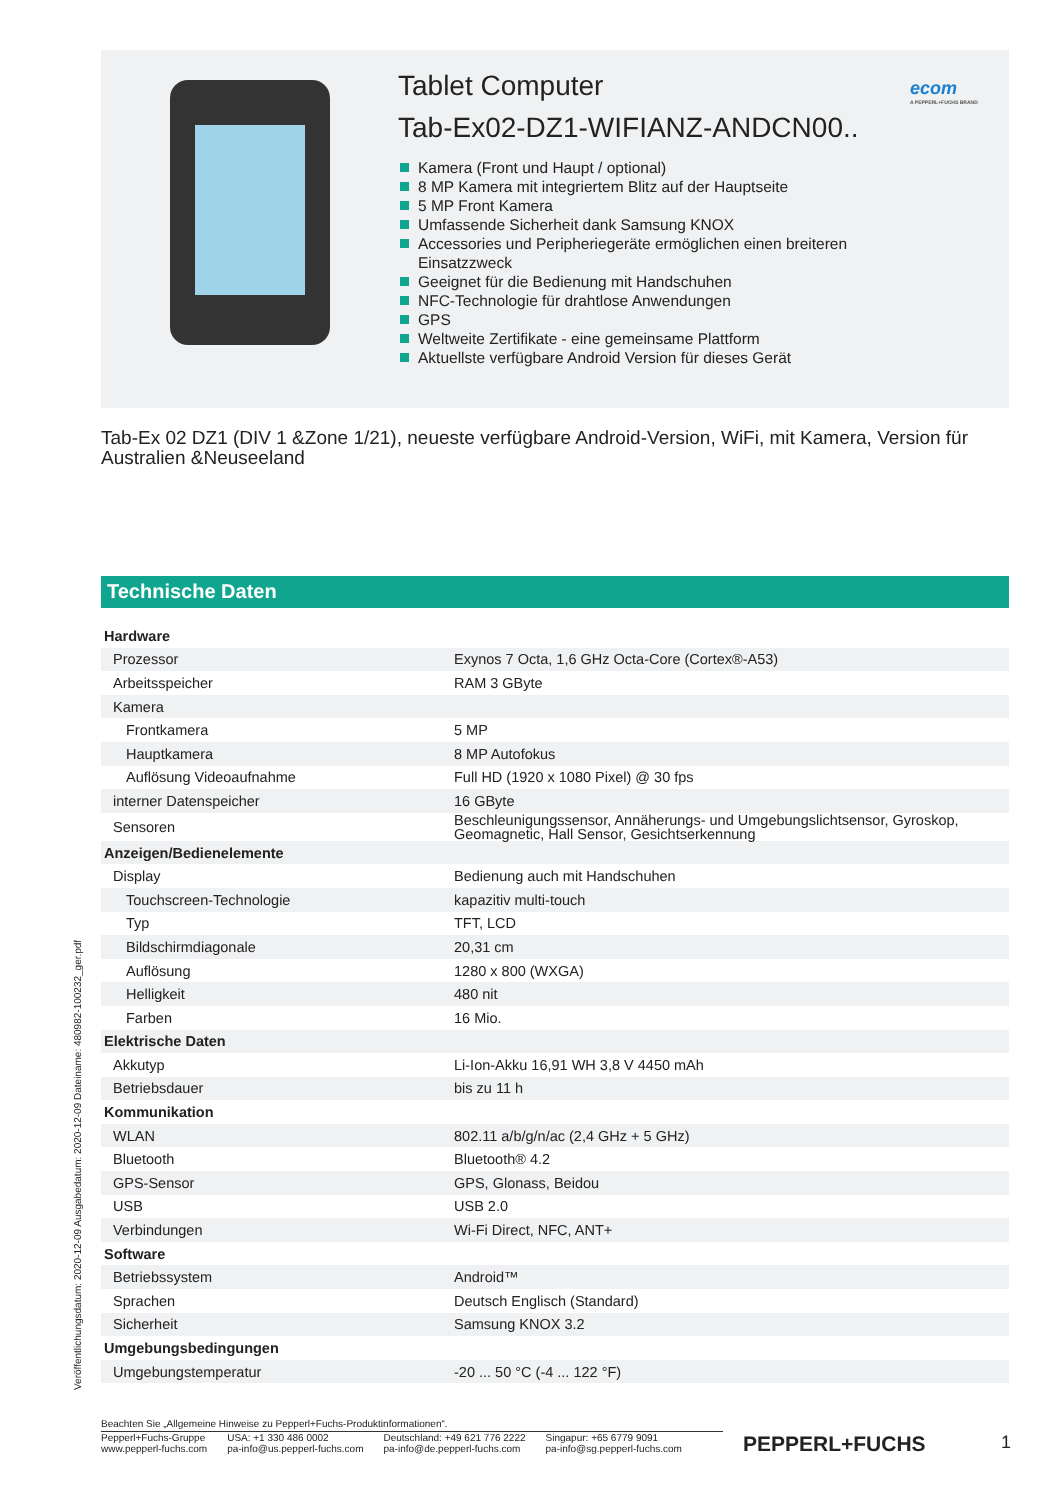ecom
A PEPPERL+FUCHS BRAND
Tablet Computer
Tab-Ex02-DZ1-WIFIANZ-ANDCN00..
Kamera (Front und Haupt / optional)
8 MP Kamera mit integriertem Blitz auf der Hauptseite
5 MP Front Kamera
Umfassende Sicherheit dank Samsung KNOX
Accessories und Peripheriegeräte ermöglichen einen breiteren Einsatzzweck
Geeignet für die Bedienung mit Handschuhen
NFC-Technologie für drahtlose Anwendungen
GPS
Weltweite Zertifikate - eine gemeinsame Plattform
Aktuellste verfügbare Android Version für dieses Gerät
Tab-Ex 02 DZ1 (DIV 1 &Zone 1/21), neueste verfügbare Android-Version, WiFi, mit Kamera, Version für Australien &Neuseeland
Technische Daten
| Hardware | |
| Prozessor | Exynos 7 Octa, 1,6 GHz Octa-Core (Cortex®-A53) |
| Arbeitsspeicher | RAM 3 GByte |
| Kamera | |
| Frontkamera | 5 MP |
| Hauptkamera | 8 MP Autofokus |
| Auflösung Videoaufnahme | Full HD (1920 x 1080 Pixel) @ 30 fps |
| interner Datenspeicher | 16 GByte |
| Sensoren | Beschleunigungssensor, Annäherungs- und Umgebungslichtsensor, Gyroskop, Geomagnetic, Hall Sensor, Gesichtserkennung |
| Anzeigen/Bedienelemente | |
| Display | Bedienung auch mit Handschuhen |
| Touchscreen-Technologie | kapazitiv multi-touch |
| Typ | TFT, LCD |
| Bildschirmdiagonale | 20,31 cm |
| Auflösung | 1280 x 800 (WXGA) |
| Helligkeit | 480 nit |
| Farben | 16 Mio. |
| Elektrische Daten | |
| Akkutyp | Li-Ion-Akku 16,91 WH 3,8 V 4450 mAh |
| Betriebsdauer | bis zu 11 h |
| Kommunikation | |
| WLAN | 802.11 a/b/g/n/ac (2,4 GHz + 5 GHz) |
| Bluetooth | Bluetooth® 4.2 |
| GPS-Sensor | GPS, Glonass, Beidou |
| USB | USB 2.0 |
| Verbindungen | Wi-Fi Direct, NFC, ANT+ |
| Software | |
| Betriebssystem | Android™ |
| Sprachen | Deutsch Englisch (Standard) |
| Sicherheit | Samsung KNOX 3.2 |
| Umgebungsbedingungen | |
| Umgebungstemperatur | -20 ... 50 °C (-4 ... 122 °F) |
Veröffentlichungsdatum: 2020-12-09 Ausgabedatum: 2020-12-09 Dateiname: 480982-100232_ger.pdf
Beachten Sie „Allgemeine Hinweise zu Pepperl+Fuchs-Produktinformationen“.
Pepperl+Fuchs-Gruppe
www.pepperl-fuchs.com
USA: +1 330 486 0002
pa-info@us.pepperl-fuchs.com
Deutschland: +49 621 776 2222
pa-info@de.pepperl-fuchs.com
Singapur: +65 6779 9091
pa-info@sg.pepperl-fuchs.com
PEPPERL+FUCHS 1